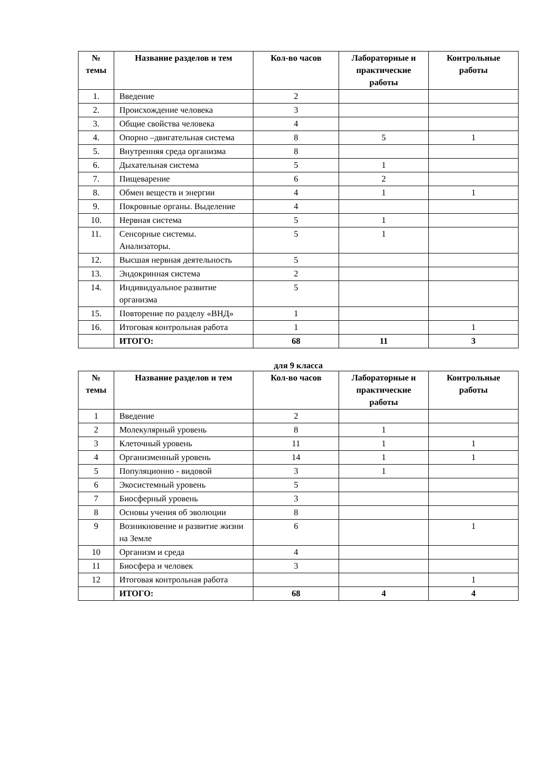| № темы | Название разделов и тем | Кол-во часов | Лабораторные и практические работы | Контрольные работы |
| --- | --- | --- | --- | --- |
| 1. | Введение | 2 | | |
| 2. | Происхождение человека | 3 | | |
| 3. | Общие свойства человека | 4 | | |
| 4. | Опорно –двигательная система | 8 | 5 | 1 |
| 5. | Внутренняя среда организма | 8 | | |
| 6. | Дыхательная система | 5 | 1 | |
| 7. | Пищеварение | 6 | 2 | |
| 8. | Обмен веществ и энергии | 4 | 1 | 1 |
| 9. | Покровные органы. Выделение | 4 | | |
| 10. | Нервная система | 5 | 1 | |
| 11. | Сенсорные системы. Анализаторы. | 5 | 1 | |
| 12. | Высшая нервная деятельность | 5 | | |
| 13. | Эндокринная система | 2 | | |
| 14. | Индивидуальное развитие организма | 5 | | |
| 15. | Повторение по разделу «ВНД» | 1 | | |
| 16. | Итоговая контрольная работа | 1 | | 1 |
| | ИТОГО: | 68 | 11 | 3 |
для 9 класса
| № темы | Название разделов и тем | Кол-во часов | Лабораторные и практические работы | Контрольные работы |
| --- | --- | --- | --- | --- |
| 1 | Введение | 2 | | |
| 2 | Молекулярный уровень | 8 | 1 | |
| 3 | Клеточный уровень | 11 | 1 | 1 |
| 4 | Организменный уровень | 14 | 1 | 1 |
| 5 | Популяционно - видовой | 3 | 1 | |
| 6 | Экосистемный уровень | 5 | | |
| 7 | Биосферный уровень | 3 | | |
| 8 | Основы учения об эволюции | 8 | | |
| 9 | Возникновение и развитие жизни на Земле | 6 | | 1 |
| 10 | Организм и среда | 4 | | |
| 11 | Биосфера и человек | 3 | | |
| 12 | Итоговая контрольная работа | | | 1 |
| | ИТОГО: | 68 | 4 | 4 |